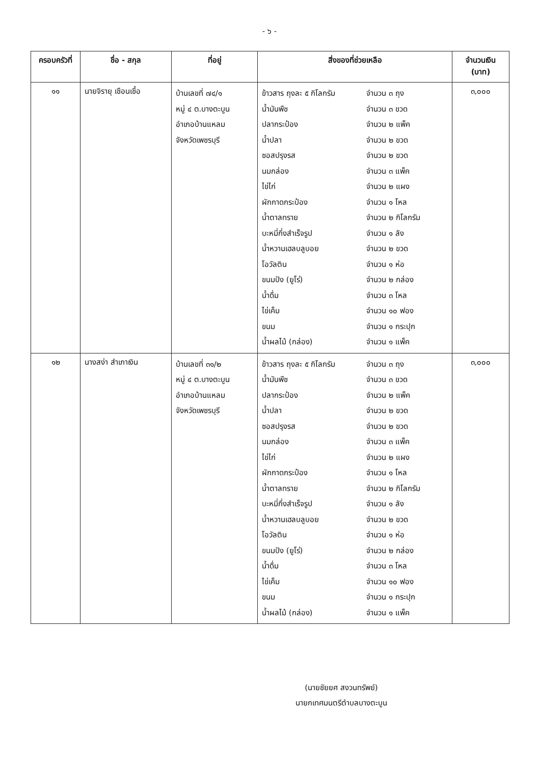- ๖ -
| ครอบครัวที่ | ชื่อ - สกุล | ที่อยู่ | สิ่งของที่ช่วยเหลือ | จำนวนเงิน (บาท) |
| --- | --- | --- | --- | --- |
| ๑๑ | นายจิรายุ เชือนเชื้อ | บ้านเลขที่ ๗๔/๑ หมู่ ๔ ต.บางตะบูน อำเภอบ้านแหลม จังหวัดเพชรบุรี | ข้าวสาร ถุงละ ๕ กิโลกรัม จำนวน ๓ ถุง น้ำมันพืช จำนวน ๓ ขวด ปลากระป๋อง จำนวน ๒ แพ็ค น้ำปลา จำนวน ๒ ขวด ซอสปรุงรส จำนวน ๒ ขวด นมกล่อง จำนวน ๓ แพ็ค ไข่ไก่ จำนวน ๒ แผง ผักกาดกระป๋อง จำนวน ๑ โหล น้ำตาลทราย จำนวน ๒ กิโลกรัม บะหมี่กึ่งสำเร็จรูป จำนวน ๑ ลัง น้ำหวานเฮลบลูบอย จำนวน ๒ ขวด โอวัลติน จำนวน ๑ ห่อ ขนมปัง (ยูโร่) จำนวน ๒ กล่อง น้ำดื่ม จำนวน ๓ โหล ไข่เค็ม จำนวน ๑๐ ฟอง ขนม จำนวน ๑ กระปุก น้ำผลไม้ (กล่อง) จำนวน ๑ แพ็ค | ๓,๐๐๐ |
| ๑๒ | นางสง่า สำเภาเงิน | บ้านเลขที่ ๓๑/๒ หมู่ ๔ ต.บางตะบูน อำเภอบ้านแหลม จังหวัดเพชรบุรี | ข้าวสาร ถุงละ ๕ กิโลกรัม จำนวน ๓ ถุง น้ำมันพืช จำนวน ๓ ขวด ปลากระป๋อง จำนวน ๒ แพ็ค น้ำปลา จำนวน ๒ ขวด ซอสปรุงรส จำนวน ๒ ขวด นมกล่อง จำนวน ๓ แพ็ค ไข่ไก่ จำนวน ๒ แผง ผักกาดกระป๋อง จำนวน ๑ โหล น้ำตาลทราย จำนวน ๒ กิโลกรัม บะหมี่กึ่งสำเร็จรูป จำนวน ๑ ลัง น้ำหวานเฮลบลูบอย จำนวน ๒ ขวด โอวัลติน จำนวน ๑ ห่อ ขนมปัง (ยูโร่) จำนวน ๒ กล่อง น้ำดื่ม จำนวน ๓ โหล ไข่เค็ม จำนวน ๑๐ ฟอง ขนม จำนวน ๑ กระปุก น้ำผลไม้ (กล่อง) จำนวน ๑ แพ็ค | ๓,๐๐๐ |
(นายชัยยศ สงวนทรัพย์)
นายกเทศมนตรีตำบลบางตะบูน